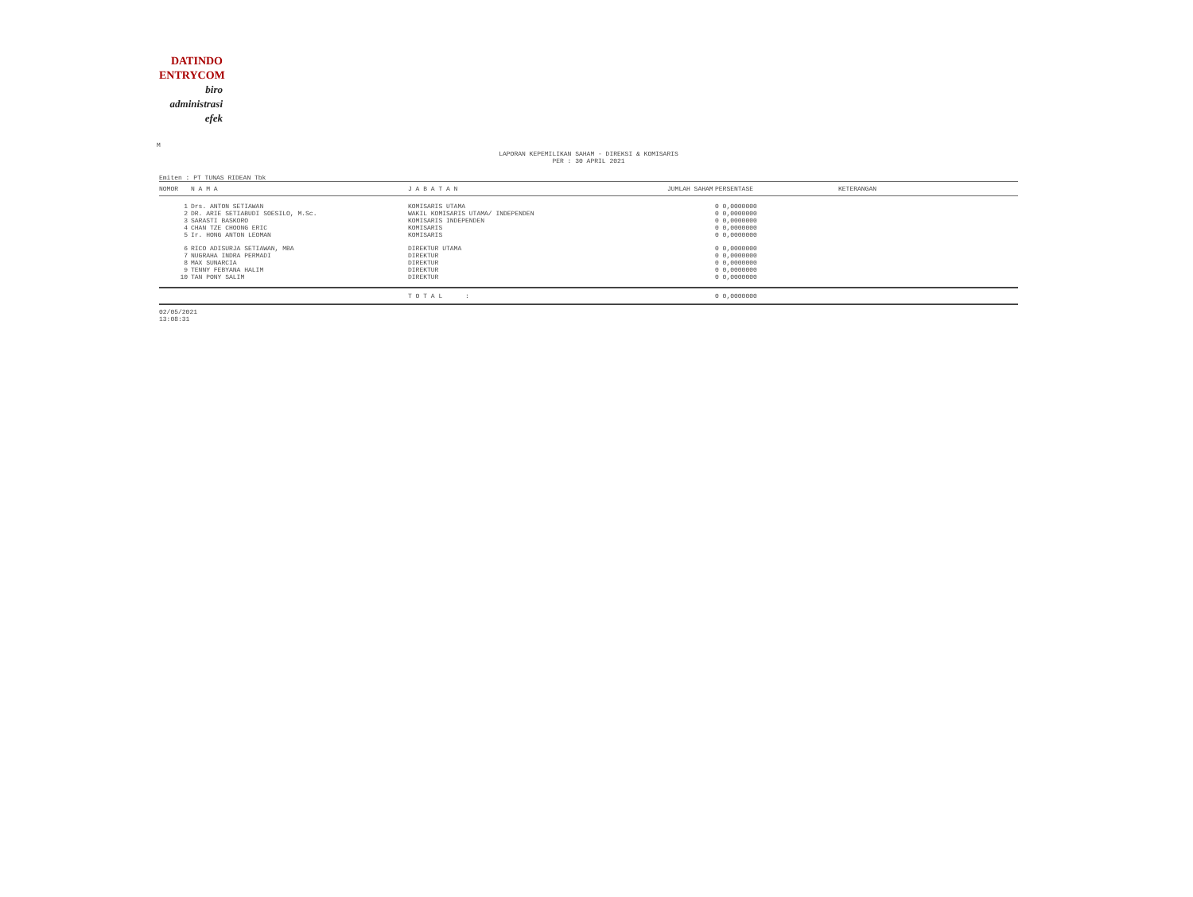DATINDO
ENTRYCOM
biro
administrasi
efek
M
LAPORAN KEPEMILIKAN SAHAM - DIREKSI & KOMISARIS
PER : 30 APRIL 2021
Emiten : PT TUNAS RIDEAN Tbk
| NOMOR | N A M A | J A B A T A N | JUMLAH SAHAM | PERSENTASE | KETERANGAN |
| --- | --- | --- | --- | --- | --- |
| 1 | Drs. ANTON SETIAWAN | KOMISARIS UTAMA | 0 0,0000000 | | |
| 2 | DR. ARIE SETIABUDI SOESILO, M.Sc. | WAKIL KOMISARIS UTAMA/ INDEPENDEN | 0 0,0000000 | | |
| 3 | SARASTI BASKORO | KOMISARIS INDEPENDEN | 0 0,0000000 | | |
| 4 | CHAN TZE CHOONG ERIC | KOMISARIS | 0 0,0000000 | | |
| 5 | Ir. HONG ANTON LEOMAN | KOMISARIS | 0 0,0000000 | | |
| 6 | RICO ADISURJA SETIAWAN, MBA | DIREKTUR UTAMA | 0 0,0000000 | | |
| 7 | NUGRAHA INDRA PERMADI | DIREKTUR | 0 0,0000000 | | |
| 8 | MAX SUNARCIA | DIREKTUR | 0 0,0000000 | | |
| 9 | TENNY FEBYANA HALIM | DIREKTUR | 0 0,0000000 | | |
| 10 | TAN PONY SALIM | DIREKTUR | 0 0,0000000 | | |
| | | T O T A L : | 0 0,0000000 | | |
02/05/2021
13:08:31